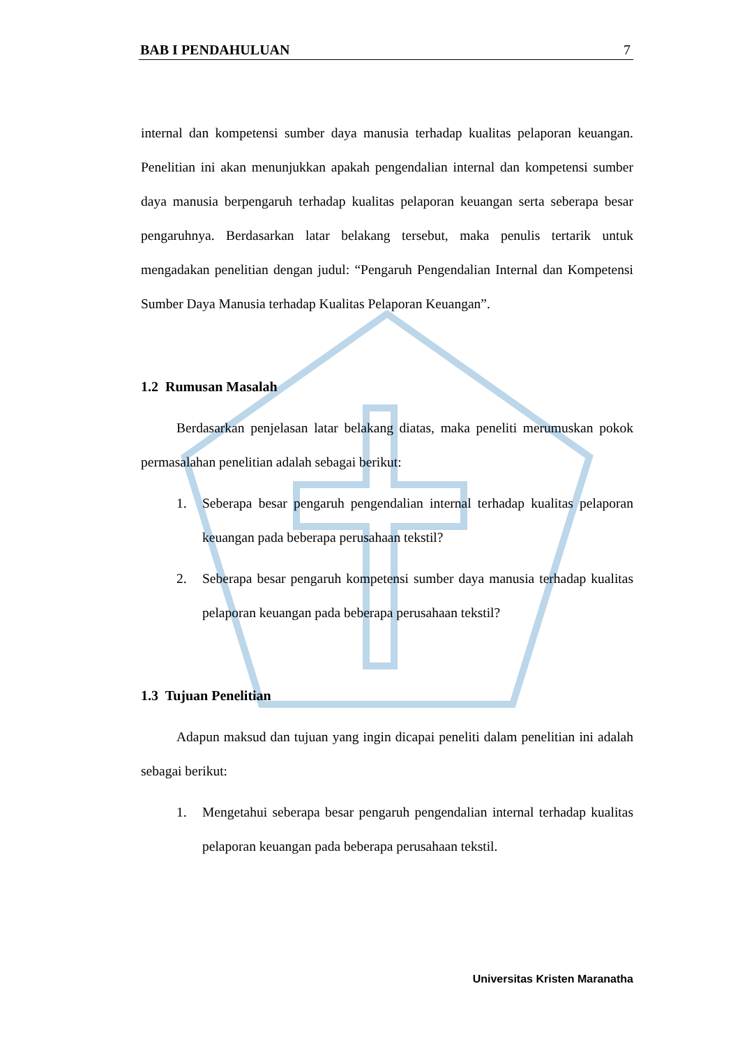BAB I PENDAHULUAN 7
internal dan kompetensi sumber daya manusia terhadap kualitas pelaporan keuangan. Penelitian ini akan menunjukkan apakah pengendalian internal dan kompetensi sumber daya manusia berpengaruh terhadap kualitas pelaporan keuangan serta seberapa besar pengaruhnya. Berdasarkan latar belakang tersebut, maka penulis tertarik untuk mengadakan penelitian dengan judul: “Pengaruh Pengendalian Internal dan Kompetensi Sumber Daya Manusia terhadap Kualitas Pelaporan Keuangan”.
1.2 Rumusan Masalah
Berdasarkan penjelasan latar belakang diatas, maka peneliti merumuskan pokok permasalahan penelitian adalah sebagai berikut:
1. Seberapa besar pengaruh pengendalian internal terhadap kualitas pelaporan keuangan pada beberapa perusahaan tekstil?
2. Seberapa besar pengaruh kompetensi sumber daya manusia terhadap kualitas pelaporan keuangan pada beberapa perusahaan tekstil?
1.3 Tujuan Penelitian
Adapun maksud dan tujuan yang ingin dicapai peneliti dalam penelitian ini adalah sebagai berikut:
1. Mengetahui seberapa besar pengaruh pengendalian internal terhadap kualitas pelaporan keuangan pada beberapa perusahaan tekstil.
Universitas Kristen Maranatha